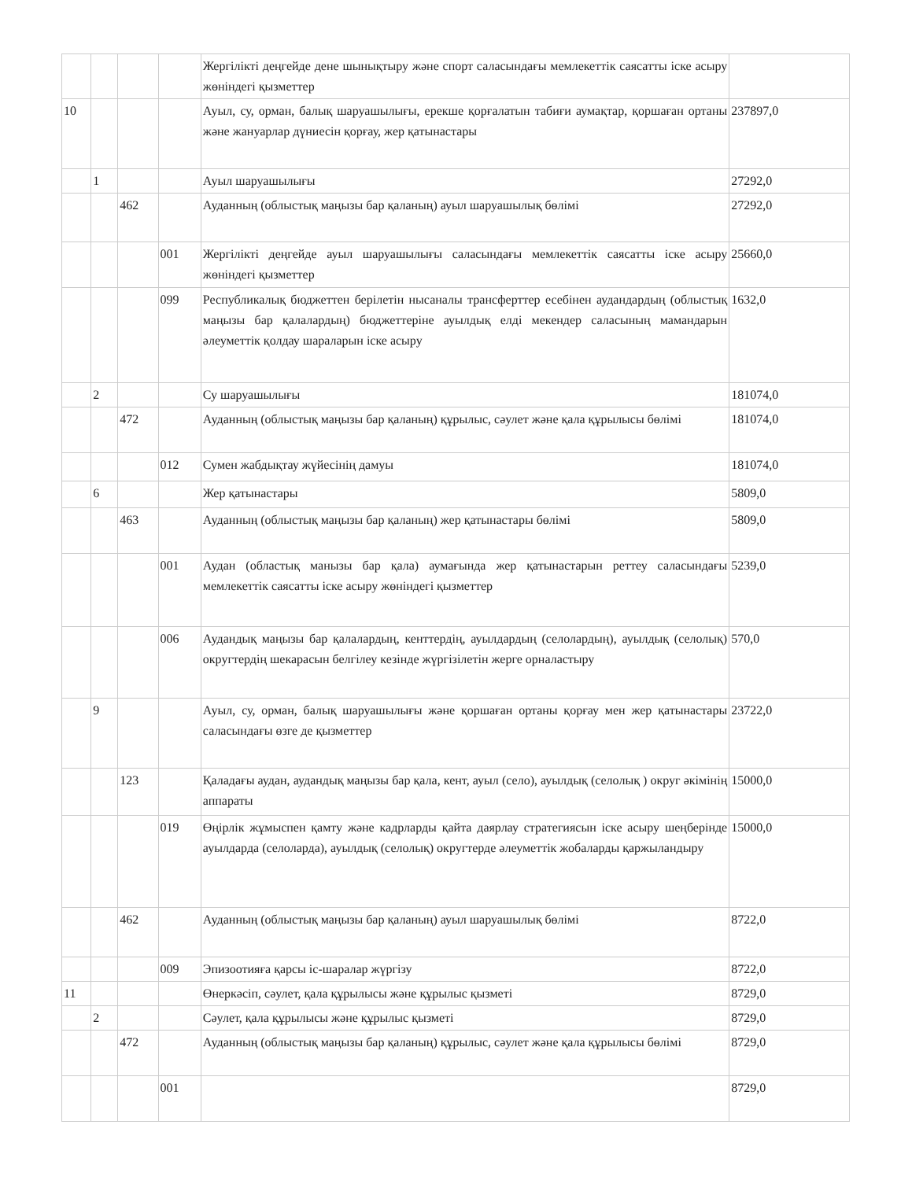| | | | | Жергілікті деңгейде дене шынықтыру және спорт саласындағы мемлекеттік саясатты іске асыру жөніндегі қызметтер | |
| 10 | | | | Ауыл, су, орман, балық шаруашылығы, ерекше қорғалатын табиғи аумақтар, қоршаған ортаны және жануарлар дүниесін қорғау, жер қатынастары | 237897,0 |
| | 1 | | | Ауыл шаруашылығы | 27292,0 |
| | | 462 | | Ауданның (облыстық маңызы бар қаланың) ауыл шаруашылық бөлімі | 27292,0 |
| | | | 001 | Жергілікті деңгейде ауыл шаруашылығы саласындағы мемлекеттік саясатты іске асыру жөніндегі қызметтер | 25660,0 |
| | | | 099 | Республикалық бюджеттен берілетін нысаналы трансферттер есебінен аудандардың (облыстық маңызы бар қалалардың) бюджеттеріне ауылдық елді мекендер саласының мамандарын әлеуметтік қолдау шараларын іске асыру | 1632,0 |
| | 2 | | | Су шаруашылығы | 181074,0 |
| | | 472 | | Ауданның (облыстық маңызы бар қаланың) құрылыс, сәулет және қала құрылысы бөлімі | 181074,0 |
| | | | 012 | Сумен жабдықтау жүйесінің дамуы | 181074,0 |
| | 6 | | | Жер қатынастары | 5809,0 |
| | | 463 | | Ауданның (облыстық маңызы бар қаланың) жер қатынастары бөлімі | 5809,0 |
| | | | 001 | Аудан (областық манызы бар қала) аумағында жер қатынастарын реттеу саласындағы мемлекеттік саясатты іске асыру жөніндегі қызметтер | 5239,0 |
| | | | 006 | Аудандық маңызы бар қалалардың, кенттердің, ауылдардың (селолардың), ауылдық (селолық) округтердің шекарасын белгілеу кезінде жүргізілетін жерге орналастыру | 570,0 |
| | 9 | | | Ауыл, су, орман, балық шаруашылығы және қоршаған ортаны қорғау мен жер қатынастары саласындағы өзге де қызметтер | 23722,0 |
| | | 123 | | Қаладағы аудан, аудандық маңызы бар қала, кент, ауыл (село), ауылдық (селолық ) округ әкімінің аппараты | 15000,0 |
| | | | 019 | Өңірлік жұмыспен қамту және кадрларды қайта даярлау стратегиясын іске асыру шеңберінде ауылдарда (селоларда), ауылдық (селолық) округтерде әлеуметтік жобаларды қаржыландыру | 15000,0 |
| | | 462 | | Ауданның (облыстық маңызы бар қаланың) ауыл шаруашылық бөлімі | 8722,0 |
| | | | 009 | Эпизоотияға қарсы іс-шаралар жүргізу | 8722,0 |
| 11 | | | | Өнеркәсіп, сәулет, қала құрылысы және құрылыс қызметі | 8729,0 |
| | 2 | | | Сәулет, қала құрылысы және құрылыс қызметі | 8729,0 |
| | | 472 | | Ауданның (облыстық маңызы бар қаланың) құрылыс, сәулет және қала құрылысы бөлімі | 8729,0 |
| | | | 001 | | 8729,0 |